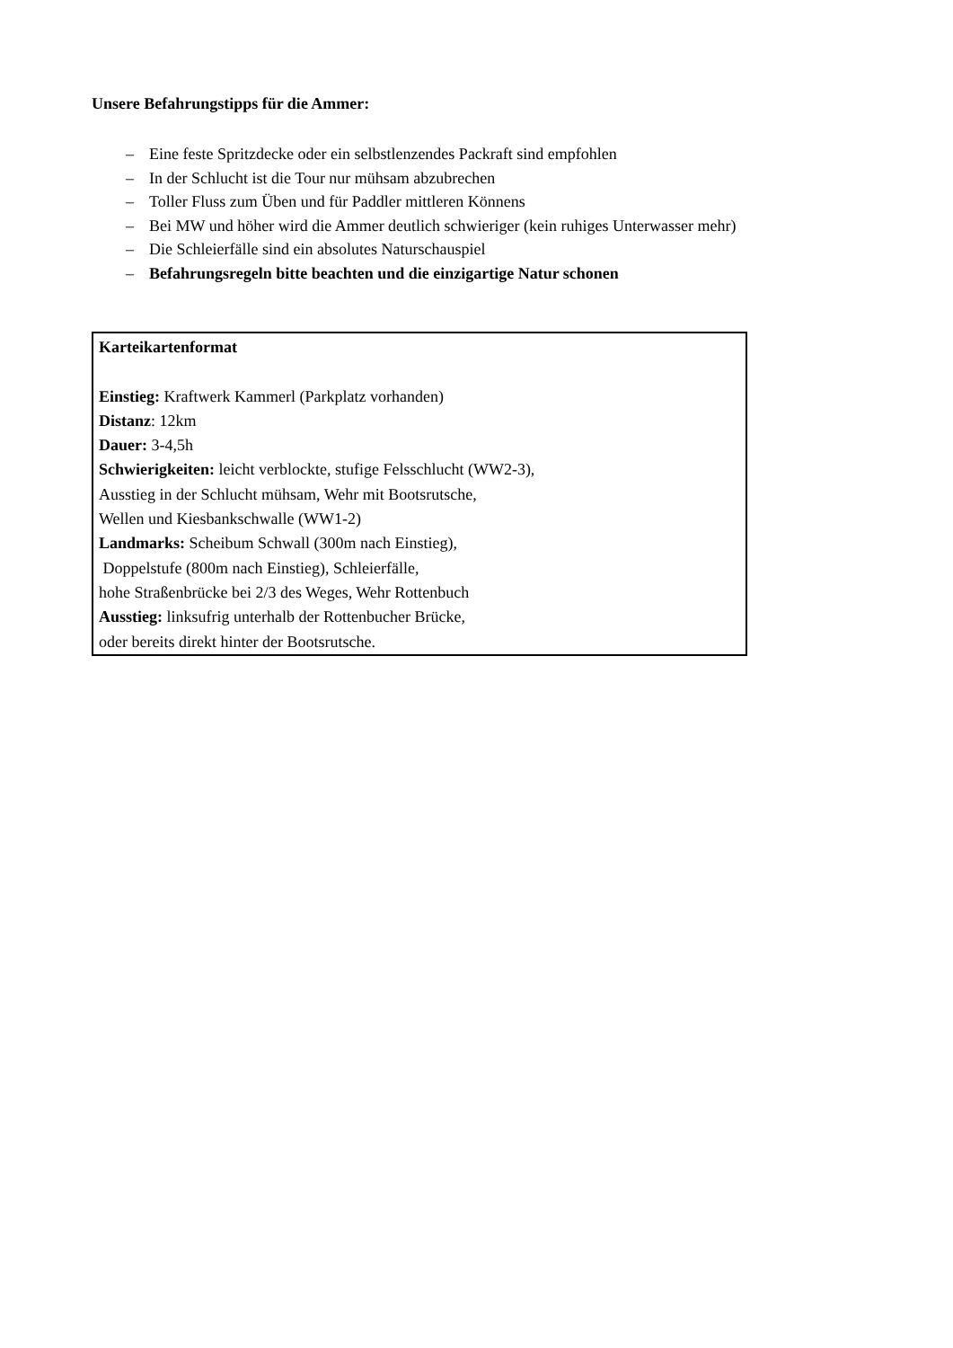Unsere Befahrungstipps für die Ammer:
– Eine feste Spritzdecke oder ein selbstlenzendes Packraft sind empfohlen
– In der Schlucht ist die Tour nur mühsam abzubrechen
– Toller Fluss zum Üben und für Paddler mittleren Könnens
– Bei MW und höher wird die Ammer deutlich schwieriger (kein ruhiges Unterwasser mehr)
– Die Schleierfälle sind ein absolutes Naturschauspiel
– Befahrungsregeln bitte beachten und die einzigartige Natur schonen
Karteikartenformat
Einstieg: Kraftwerk Kammerl (Parkplatz vorhanden)
Distanz: 12km
Dauer: 3-4,5h
Schwierigkeiten: leicht verblockte, stufige Felsschlucht (WW2-3),
Ausstieg in der Schlucht mühsam, Wehr mit Bootsrutsche,
Wellen und Kiesbankschwalle (WW1-2)
Landmarks: Scheibum Schwall (300m nach Einstieg),
Doppelstufe (800m nach Einstieg), Schleierfälle,
hohe Straßenbrücke bei 2/3 des Weges, Wehr Rottenbuch
Ausstieg: linksufrig unterhalb der Rottenbucher Brücke,
oder bereits direkt hinter der Bootsrutsche.